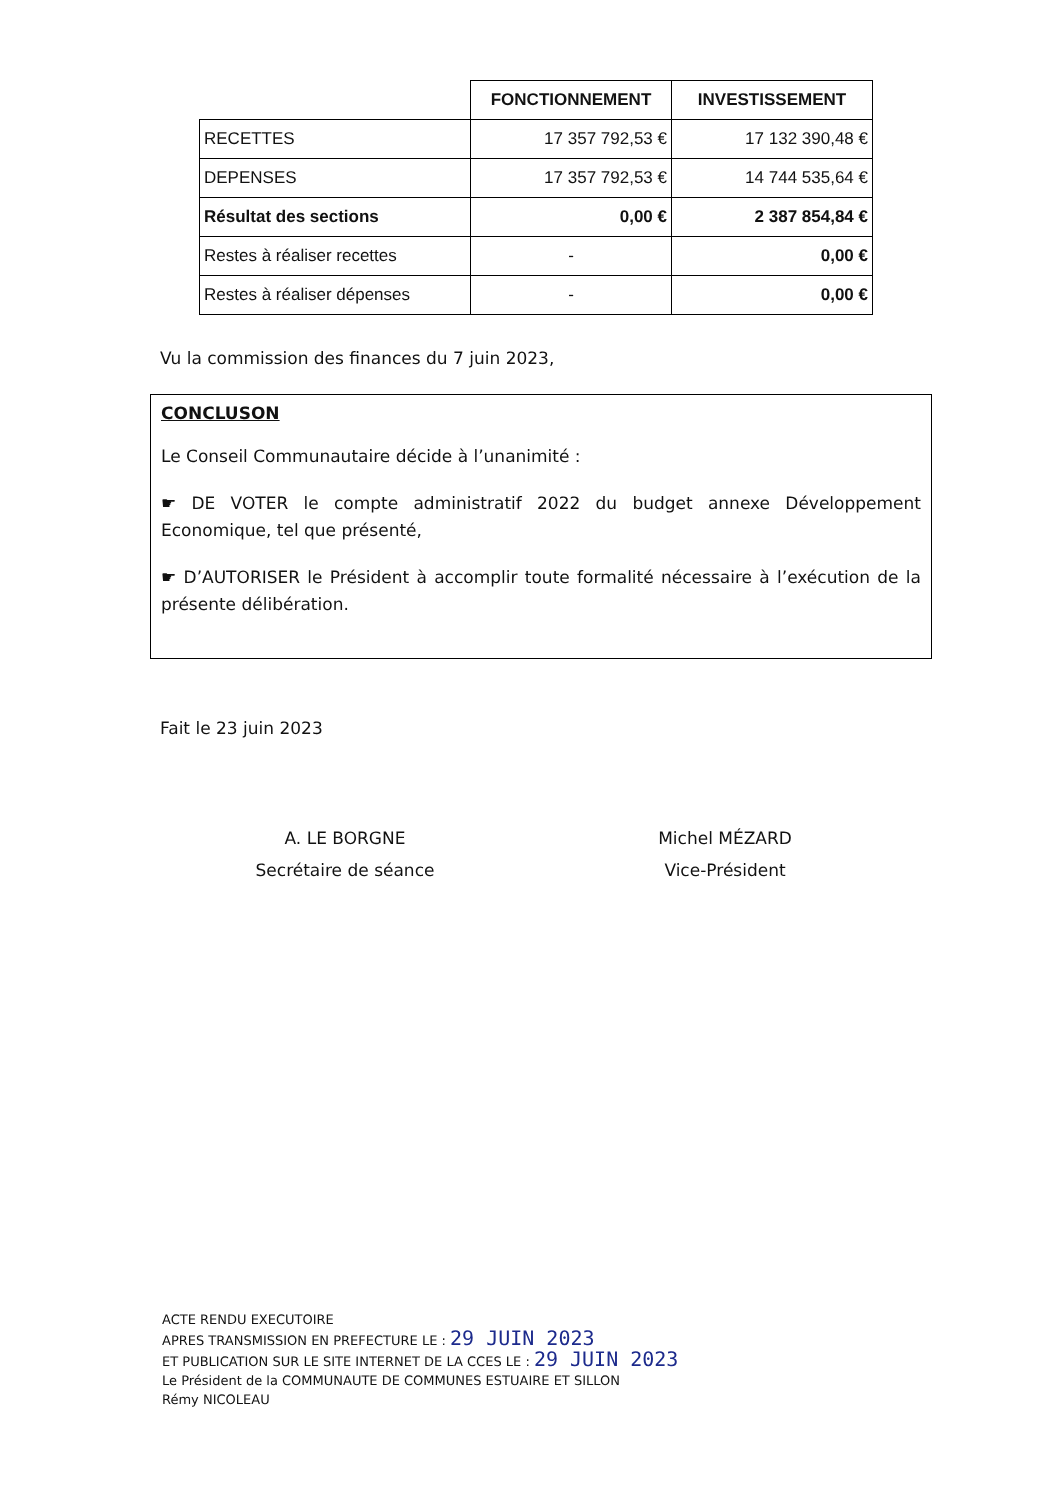| | FONCTIONNEMENT | INVESTISSEMENT |
| RECETTES | 17 357 792,53 € | 17 132 390,48 € |
| DEPENSES | 17 357 792,53 € | 14 744 535,64 € |
| Résultat des sections | 0,00 € | 2 387 854,84 € |
| Restes à réaliser recettes | - | 0,00 € |
| Restes à réaliser dépenses | - | 0,00 € |
Vu la commission des finances du 7 juin 2023,
CONCLUSON
Le Conseil Communautaire décide à l’unanimité :
☛ DE VOTER le compte administratif 2022 du budget annexe Développement Economique, tel que présenté,
☛ D’AUTORISER le Président à accomplir toute formalité nécessaire à l’exécution de la présente délibération.
Fait le 23 juin 2023
A. LE BORGNE
Secrétaire de séance
Michel MÉZARD
Vice-Président
ACTE RENDU EXECUTOIRE
APRES TRANSMISSION EN PREFECTURE LE : 29 JUIN 2023
ET PUBLICATION SUR LE SITE INTERNET DE LA CCES LE : 29 JUIN 2023
Le Président de la COMMUNAUTE DE COMMUNES ESTUAIRE ET SILLON
Rémy NICOLEAU